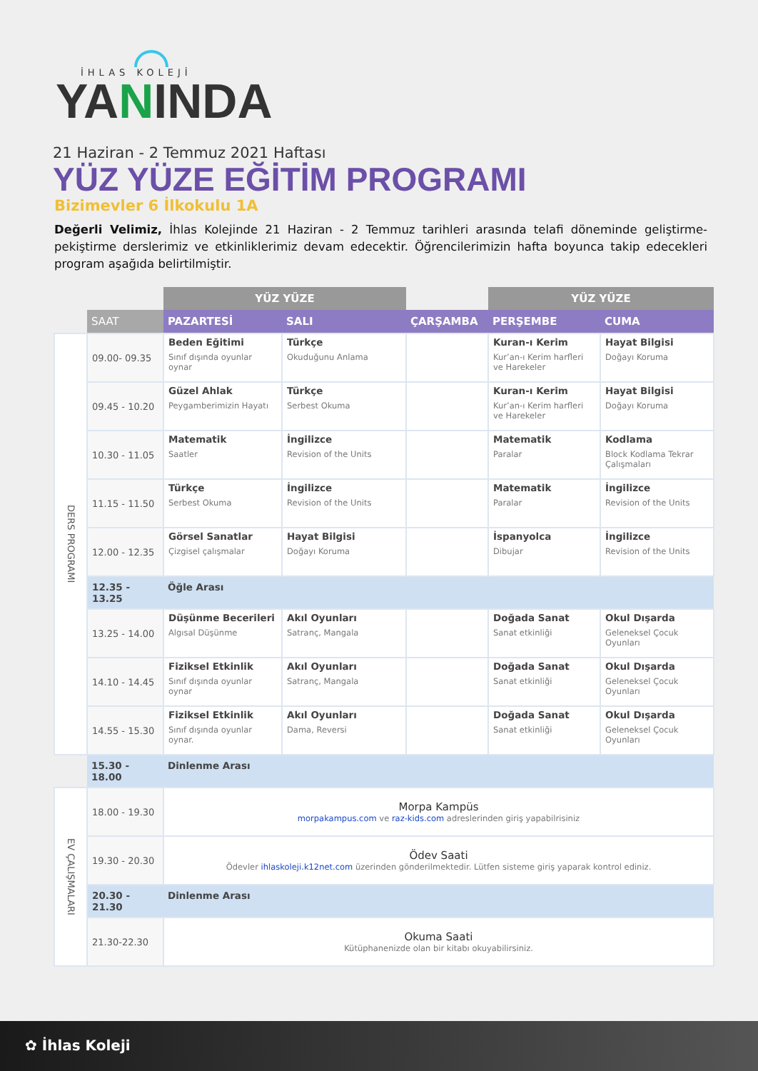İHLAS KOLEJİ
YANINDA
21 Haziran - 2 Temmuz 2021 Haftası
YÜZ YÜZE EĞİTİM PROGRAMI
Bizimevler 6 İlkokulu 1A
Değerli Velimiz, İhlas Kolejinde 21 Haziran - 2 Temmuz tarihleri arasında telafi döneminde geliştirme-pekiştirme derslerimiz ve etkinliklerimiz devam edecektir. Öğrencilerimizin hafta boyunca takip edecekleri program aşağıda belirtilmiştir.
| | | YÜZ YÜZE | | | YÜZ YÜZE | |
| --- | --- | --- | --- | --- | --- | --- |
| | SAAT | PAZARTESİ | SALI | ÇARŞAMBA | PERŞEMBE | CUMA |
| DERS PROGRAMI | 09.00- 09.35 | Beden Eğitimi Sınıf dışında oyunlar oynar | Türkçe Okuduğunu Anlama | | Kuran-ı Kerim Kur’an-ı Kerim harfleri ve Harekeler | Hayat Bilgisi Doğayı Koruma |
| | 09.45 - 10.20 | Güzel Ahlak Peygamberimizin Hayatı | Türkçe Serbest Okuma | | Kuran-ı Kerim Kur’an-ı Kerim harfleri ve Harekeler | Hayat Bilgisi Doğayı Koruma |
| | 10.30 - 11.05 | Matematik Saatler | İngilizce Revision of the Units | | Matematik Paralar | Kodlama Block Kodlama Tekrar Çalışmaları |
| | 11.15 - 11.50 | Türkçe Serbest Okuma | İngilizce Revision of the Units | | Matematik Paralar | İngilizce Revision of the Units |
| | 12.00 - 12.35 | Görsel Sanatlar Çizgisel çalışmalar | Hayat Bilgisi Doğayı Koruma | | İspanyolca Dibujar | İngilizce Revision of the Units |
| | 12.35 - 13.25 | Öğle Arası | | | | |
| | 13.25 - 14.00 | Düşünme Becerileri Algısal Düşünme | Akıl Oyunları Satranç, Mangala | | Doğada Sanat Sanat etkinliği | Okul Dışarda Geleneksel Çocuk Oyunları |
| | 14.10 - 14.45 | Fiziksel Etkinlik Sınıf dışında oyunlar oynar | Akıl Oyunları Satranç, Mangala | | Doğada Sanat Sanat etkinliği | Okul Dışarda Geleneksel Çocuk Oyunları |
| | 14.55 - 15.30 | Fiziksel Etkinlik Sınıf dışında oyunlar oynar. | Akıl Oyunları Dama, Reversi | | Doğada Sanat Sanat etkinliği | Okul Dışarda Geleneksel Çocuk Oyunları |
| | 15.30 - 18.00 | Dinlenme Arası | | | | |
| EV ÇALIŞMALARI | 18.00 - 19.30 | Morpa Kampüs morpakampus.com ve raz-kids.com adreslerinden giriş yapabilrisiniz | | | | |
| | 19.30 - 20.30 | Ödev Saati Ödevler ihlaskoleji.k12net.com üzerinden gönderilmektedir. Lütfen sisteme giriş yaparak kontrol ediniz. | | | | |
| | 20.30 - 21.30 | Dinlenme Arası | | | | |
| | 21.30-22.30 | Okuma Saati Kütüphanenizde olan bir kitabı okuyabilirsiniz. | | | | |
✿ İhlas Koleji